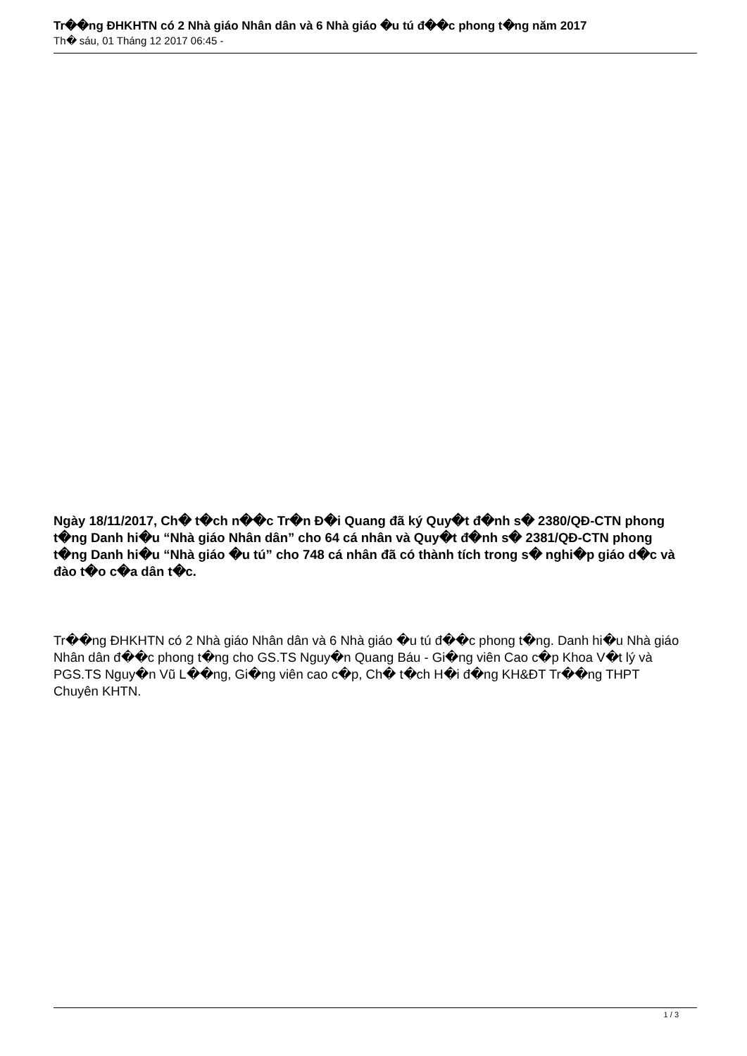Tr��ng ĐHKHTN có 2 Nhà giáo Nhân dân và 6 Nhà giáo �u tú đ��c phong t�ng năm 2017
Th� sáu, 01 Tháng 12 2017 06:45 -
Ngày 18/11/2017, Ch� t�ch n��c Tr�n Đ�i Quang đã ký Quy�t đ�nh s� 2380/QĐ-CTN phong t�ng Danh hi�u “Nhà giáo Nhân dân” cho 64 cá nhân và Quy�t đ�nh s� 2381/QĐ-CTN phong t�ng Danh hi�u “Nhà giáo �u tú” cho 748 cá nhân đã có thành tích trong s� nghi�p giáo d�c và đào t�o c�a dân t�c.
Tr��ng ĐHKHTN có 2 Nhà giáo Nhân dân và 6 Nhà giáo �u tú đ��c phong t�ng. Danh hi�u Nhà giáo Nhân dân đ��c phong t�ng cho GS.TS Nguy�n Quang Báu - Gi�ng viên Cao c�p Khoa V�t lý và PGS.TS Nguy�n Vũ L��ng, Gi�ng viên cao c�p, Ch� t�ch H�i đ�ng KH&ĐT Tr��ng THPT Chuyên KHTN.
1 / 3